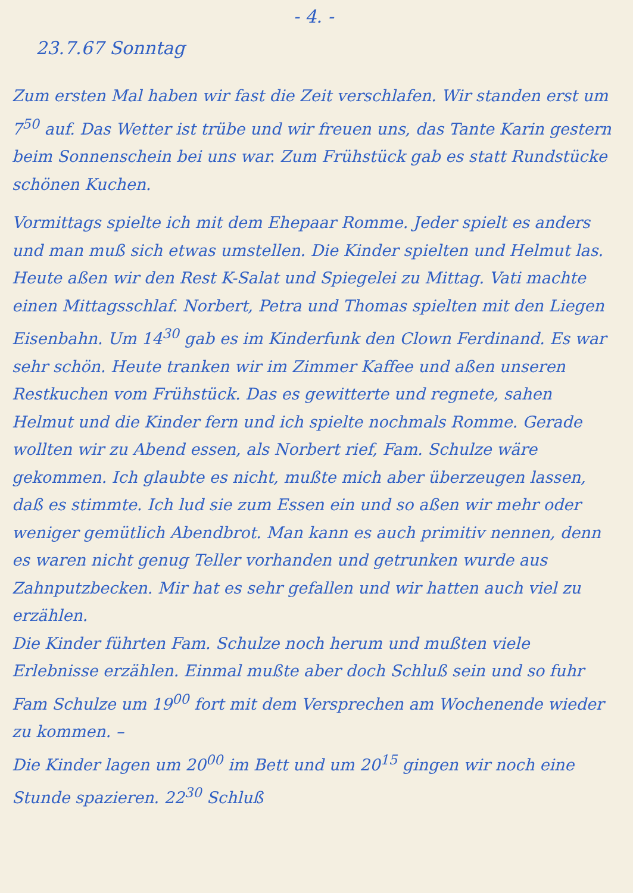- 4. -
23.7.67 Sonntag
Zum ersten Mal haben wir fast die Zeit verschlafen. Wir standen erst um 7<sup>50</sup> auf. Das Wetter ist trübe und wir freuen uns, das Tante Karin gestern beim Sonnenschein bei uns war. Zum Frühstück gab es statt Rundstücke schönen Kuchen.
Vormittags spielte ich mit dem Ehepaar Romme. Jeder spielt es anders und man muß sich etwas umstellen. Die Kinder spielten und Helmut las. Heute aßen wir den Rest K-Salat und Spiegelei zu Mittag. Vati machte einen Mittagsschlaf. Norbert, Petra und Thomas spielten mit den Liegen Eisenbahn. Um 14<sup>30</sup> gab es im Kinderfunk den Clown Ferdinand. Es war sehr schön. Heute tranken wir im Zimmer Kaffee und aßen unseren Restkuchen vom Frühstück. Das es gewitterte und regnete, sahen Helmut und die Kinder fern und ich spielte nochmals Romme. Gerade wollten wir zu Abend essen, als Norbert rief, Fam. Schulze wäre gekommen. Ich glaubte es nicht, mußte mich aber überzeugen lassen, daß es stimmte. Ich lud sie zum Essen ein und so aßen wir mehr oder weniger gemütlich Abendbrot. Man kann es auch primitiv nennen, denn es waren nicht genug Teller vorhanden und getrunken wurde aus Zahnputzbecken. Mir hat es sehr gefallen und wir hatten auch viel zu erzählen.
Die Kinder führten Fam. Schulze noch herum und mußten viele Erlebnisse erzählen. Einmal mußte aber doch Schluß sein und so fuhr Fam Schulze um 19<sup>00</sup> fort mit dem Versprechen am Wochenende wieder zu kommen. –
Die Kinder lagen um 20<sup>00</sup> im Bett und um 20<sup>15</sup> gingen wir noch eine Stunde spazieren. 22<sup>30</sup> Schluß